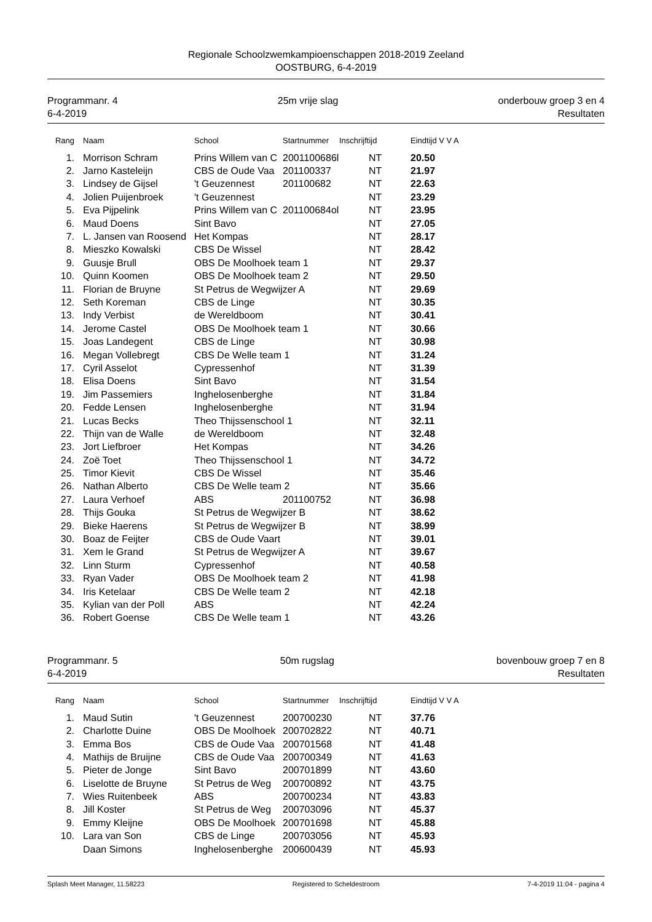Regionale Schoolzwemkampioenschappen 2018-2019 Zeeland
OOSTBURG, 6-4-2019
Programmanr. 4
6-4-2019
25m vrije slag onderbouw groep 3 en 4
Resultaten
| Rang | Naam | School | Startnummer | Inschrijftijd | Eindtijd V V A |
| --- | --- | --- | --- | --- | --- |
| 1. | Morrison Schram | Prins Willem van C | 2001100686l | NT | 20.50 |
| 2. | Jarno Kasteleijn | CBS de Oude Vaa | 201100337 | NT | 21.97 |
| 3. | Lindsey de Gijsel | 't Geuzennest | 201100682 | NT | 22.63 |
| 4. | Jolien Puijenbroek | 't Geuzennest | | NT | 23.29 |
| 5. | Eva Pijpelink | Prins Willem van C | 201100684ol | NT | 23.95 |
| 6. | Maud Doens | Sint Bavo | | NT | 27.05 |
| 7. | L. Jansen van Roosend | Het Kompas | | NT | 28.17 |
| 8. | Mieszko Kowalski | CBS De Wissel | | NT | 28.42 |
| 9. | Guusje Brull | OBS De Moolhoek team 1 | | NT | 29.37 |
| 10. | Quinn Koomen | OBS De Moolhoek team 2 | | NT | 29.50 |
| 11. | Florian de Bruyne | St Petrus de Wegwijzer A | | NT | 29.69 |
| 12. | Seth Koreman | CBS de Linge | | NT | 30.35 |
| 13. | Indy Verbist | de Wereldboom | | NT | 30.41 |
| 14. | Jerome Castel | OBS De Moolhoek team 1 | | NT | 30.66 |
| 15. | Joas Landegent | CBS de Linge | | NT | 30.98 |
| 16. | Megan Vollebregt | CBS De Welle team 1 | | NT | 31.24 |
| 17. | Cyril Asselot | Cypressenhof | | NT | 31.39 |
| 18. | Elisa Doens | Sint Bavo | | NT | 31.54 |
| 19. | Jim Passemiers | Inghelosenberghe | | NT | 31.84 |
| 20. | Fedde Lensen | Inghelosenberghe | | NT | 31.94 |
| 21. | Lucas Becks | Theo Thijssenschool 1 | | NT | 32.11 |
| 22. | Thijn van de Walle | de Wereldboom | | NT | 32.48 |
| 23. | Jort Liefbroer | Het Kompas | | NT | 34.26 |
| 24. | Zoë Toet | Theo Thijssenschool 1 | | NT | 34.72 |
| 25. | Timor Kievit | CBS De Wissel | | NT | 35.46 |
| 26. | Nathan Alberto | CBS De Welle team 2 | | NT | 35.66 |
| 27. | Laura Verhoef | ABS | 201100752 | NT | 36.98 |
| 28. | Thijs Gouka | St Petrus de Wegwijzer B | | NT | 38.62 |
| 29. | Bieke Haerens | St Petrus de Wegwijzer B | | NT | 38.99 |
| 30. | Boaz de Feijter | CBS de Oude Vaart | | NT | 39.01 |
| 31. | Xem le Grand | St Petrus de Wegwijzer A | | NT | 39.67 |
| 32. | Linn Sturm | Cypressenhof | | NT | 40.58 |
| 33. | Ryan Vader | OBS De Moolhoek team 2 | | NT | 41.98 |
| 34. | Iris Ketelaar | CBS De Welle team 2 | | NT | 42.18 |
| 35. | Kylian van der Poll | ABS | | NT | 42.24 |
| 36. | Robert Goense | CBS De Welle team 1 | | NT | 43.26 |
Programmanr. 5
6-4-2019
50m rugslag bovenbouw groep 7 en 8
Resultaten
| Rang | Naam | School | Startnummer | Inschrijftijd | Eindtijd V V A |
| --- | --- | --- | --- | --- | --- |
| 1. | Maud Sutin | 't Geuzennest | 200700230 | NT | 37.76 |
| 2. | Charlotte Duine | OBS De Moolhoek | 200702822 | NT | 40.71 |
| 3. | Emma Bos | CBS de Oude Vaa | 200701568 | NT | 41.48 |
| 4. | Mathijs de Bruijne | CBS de Oude Vaa | 200700349 | NT | 41.63 |
| 5. | Pieter de Jonge | Sint Bavo | 200701899 | NT | 43.60 |
| 6. | Liselotte de Bruyne | St Petrus de Weg | 200700892 | NT | 43.75 |
| 7. | Wies Ruitenbeek | ABS | 200700234 | NT | 43.83 |
| 8. | Jill Koster | St Petrus de Weg | 200703096 | NT | 45.37 |
| 9. | Emmy Kleijne | OBS De Moolhoek | 200701698 | NT | 45.88 |
| 10. | Lara van Son | CBS de Linge | 200703056 | NT | 45.93 |
| | Daan Simons | Inghelosenberghe | 200600439 | NT | 45.93 |
Splash Meet Manager, 11.58223 Registered to Scheldestroom 7-4-2019 11:04 - pagina 4